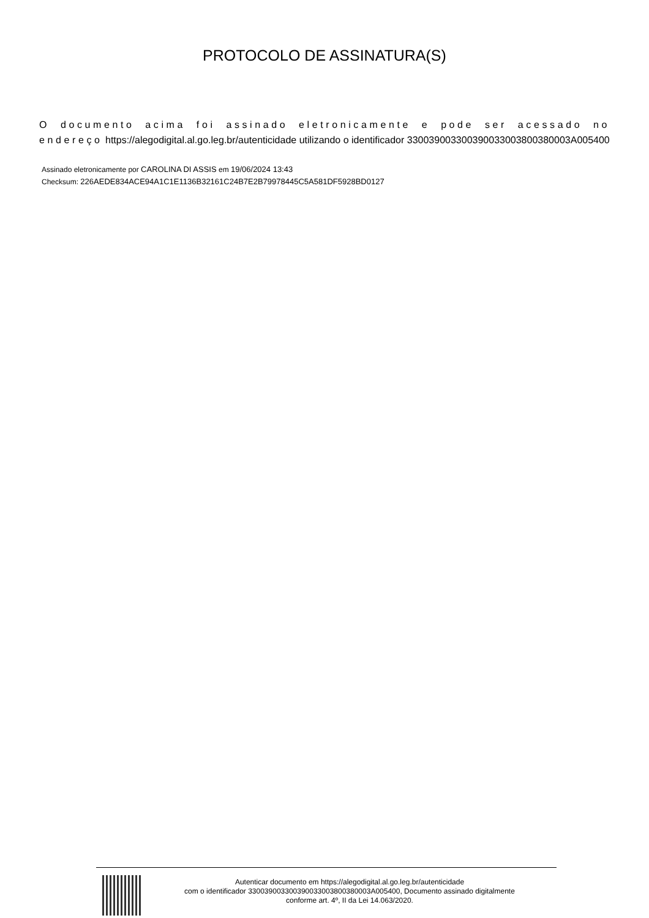PROTOCOLO DE ASSINATURA(S)
O documento acima foi assinado eletronicamente e pode ser acessado no endereço https://alegodigital.al.go.leg.br/autenticidade utilizando o identificador 330039003300390033003800380003A005400
Assinado eletronicamente por CAROLINA DI ASSIS em 19/06/2024 13:43
Checksum: 226AEDE834ACE94A1C1E1136B32161C24B7E2B79978445C5A581DF5928BD0127
Autenticar documento em https://alegodigital.al.go.leg.br/autenticidade
com o identificador 330039003300390033003800380003A005400, Documento assinado digitalmente
conforme art. 4º, II da Lei 14.063/2020.